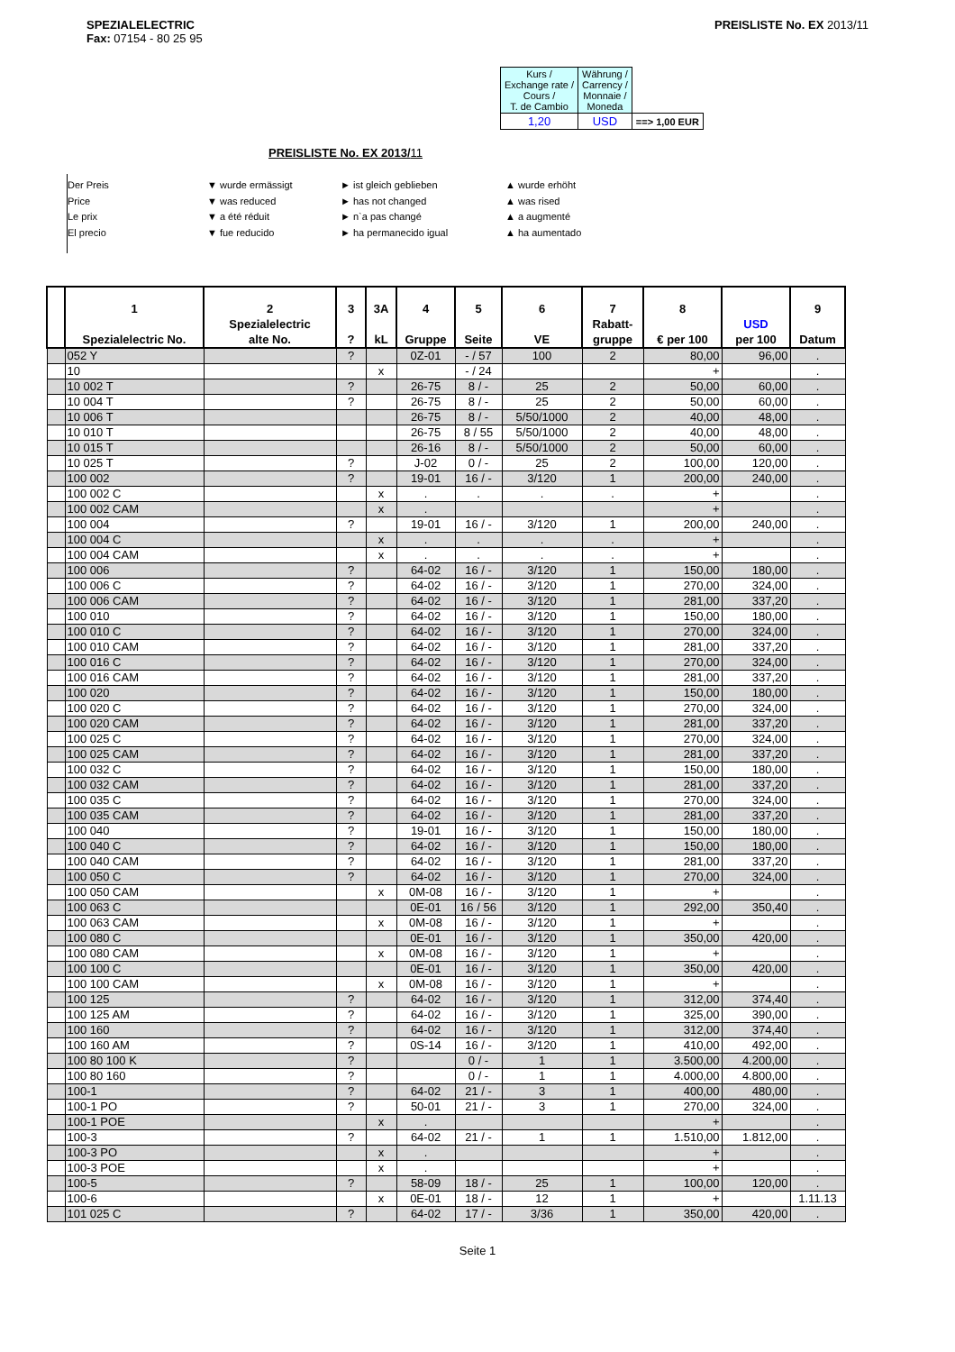SPEZIALELECTRIC
Fax: 07154 - 80 25 95
PREISLISTE No. EX 2013/11
| Kurs / Exchange rate / Cours / T. de Cambio | Währung / Carrency / Monnaie / Moneda | |
| 1,20 | USD | ==> 1,00 EUR |
PREISLISTE No. EX 2013/11
Der Preis ▼ wurde ermässigt ► ist gleich geblieben ▲ wurde erhöht Price ▼ was reduced ► has not changed ▲ was rised Le prix ▼ a été réduit ► n`a pas changé ▲ a augmenté El precio ▼ fue reducido ► ha permanecido igual ▲ ha aumentado
| | 1 Spezialelectric No. | 2 Spezialelectric alte No. | 3 ? | 3A kL | 4 Gruppe | 5 Seite | 6 VE | 7 Rabatt- gruppe | 8 € per 100 | USD per 100 | 9 Datum |
| --- | --- | --- | --- | --- | --- | --- | --- | --- | --- | --- | --- |
| | 052 Y | | ? | | 0Z-01 | - / 57 | 100 | 2 | 80,00 | 96,00 | . |
| | 10 | | | x | | - / 24 | | | + | | . |
| | 10 002 T | | ? | | 26-75 | 8 / - | 25 | 2 | 50,00 | 60,00 | . |
| | 10 004 T | | ? | | 26-75 | 8 / - | 25 | 2 | 50,00 | 60,00 | . |
| | 10 006 T | | | | 26-75 | 8 / - | 5/50/1000 | 2 | 40,00 | 48,00 | . |
| | 10 010 T | | | | 26-75 | 8 / 55 | 5/50/1000 | 2 | 40,00 | 48,00 | . |
| | 10 015 T | | | | 26-16 | 8 / - | 5/50/1000 | 2 | 50,00 | 60,00 | . |
| | 10 025 T | | ? | | J-02 | 0 / - | 25 | 2 | 100,00 | 120,00 | . |
| | 100 002 | | ? | | 19-01 | 16 / - | 3/120 | 1 | 200,00 | 240,00 | . |
| | 100 002 C | | | x | . | . | . | . | + | | . |
| | 100 002 CAM | | | x | . | | | | + | | . |
| | 100 004 | | ? | | 19-01 | 16 / - | 3/120 | 1 | 200,00 | 240,00 | . |
| | 100 004 C | | | x | . | . | . | . | + | | . |
| | 100 004 CAM | | | x | . | . | . | . | + | | . |
| | 100 006 | | ? | | 64-02 | 16 / - | 3/120 | 1 | 150,00 | 180,00 | . |
| | 100 006 C | | ? | | 64-02 | 16 / - | 3/120 | 1 | 270,00 | 324,00 | . |
| | 100 006 CAM | | ? | | 64-02 | 16 / - | 3/120 | 1 | 281,00 | 337,20 | . |
| | 100 010 | | ? | | 64-02 | 16 / - | 3/120 | 1 | 150,00 | 180,00 | . |
| | 100 010 C | | ? | | 64-02 | 16 / - | 3/120 | 1 | 270,00 | 324,00 | . |
| | 100 010 CAM | | ? | | 64-02 | 16 / - | 3/120 | 1 | 281,00 | 337,20 | . |
| | 100 016 C | | ? | | 64-02 | 16 / - | 3/120 | 1 | 270,00 | 324,00 | . |
| | 100 016 CAM | | ? | | 64-02 | 16 / - | 3/120 | 1 | 281,00 | 337,20 | . |
| | 100 020 | | ? | | 64-02 | 16 / - | 3/120 | 1 | 150,00 | 180,00 | . |
| | 100 020 C | | ? | | 64-02 | 16 / - | 3/120 | 1 | 270,00 | 324,00 | . |
| | 100 020 CAM | | ? | | 64-02 | 16 / - | 3/120 | 1 | 281,00 | 337,20 | . |
| | 100 025 C | | ? | | 64-02 | 16 / - | 3/120 | 1 | 270,00 | 324,00 | . |
| | 100 025 CAM | | ? | | 64-02 | 16 / - | 3/120 | 1 | 281,00 | 337,20 | . |
| | 100 032 C | | ? | | 64-02 | 16 / - | 3/120 | 1 | 150,00 | 180,00 | . |
| | 100 032 CAM | | ? | | 64-02 | 16 / - | 3/120 | 1 | 281,00 | 337,20 | . |
| | 100 035 C | | ? | | 64-02 | 16 / - | 3/120 | 1 | 270,00 | 324,00 | . |
| | 100 035 CAM | | ? | | 64-02 | 16 / - | 3/120 | 1 | 281,00 | 337,20 | . |
| | 100 040 | | ? | | 19-01 | 16 / - | 3/120 | 1 | 150,00 | 180,00 | . |
| | 100 040 C | | ? | | 64-02 | 16 / - | 3/120 | 1 | 150,00 | 180,00 | . |
| | 100 040 CAM | | ? | | 64-02 | 16 / - | 3/120 | 1 | 281,00 | 337,20 | . |
| | 100 050 C | | ? | | 64-02 | 16 / - | 3/120 | 1 | 270,00 | 324,00 | . |
| | 100 050 CAM | | | x | 0M-08 | 16 / - | 3/120 | 1 | + | | . |
| | 100 063 C | | | | 0E-01 | 16 / 56 | 3/120 | 1 | 292,00 | 350,40 | . |
| | 100 063 CAM | | | x | 0M-08 | 16 / - | 3/120 | 1 | + | | . |
| | 100 080 C | | | | 0E-01 | 16 / - | 3/120 | 1 | 350,00 | 420,00 | . |
| | 100 080 CAM | | | x | 0M-08 | 16 / - | 3/120 | 1 | + | | . |
| | 100 100 C | | | | 0E-01 | 16 / - | 3/120 | 1 | 350,00 | 420,00 | . |
| | 100 100 CAM | | | x | 0M-08 | 16 / - | 3/120 | 1 | + | | . |
| | 100 125 | | ? | | 64-02 | 16 / - | 3/120 | 1 | 312,00 | 374,40 | . |
| | 100 125 AM | | ? | | 64-02 | 16 / - | 3/120 | 1 | 325,00 | 390,00 | . |
| | 100 160 | | ? | | 64-02 | 16 / - | 3/120 | 1 | 312,00 | 374,40 | . |
| | 100 160 AM | | ? | | 0S-14 | 16 / - | 3/120 | 1 | 410,00 | 492,00 | . |
| | 100 80 100 K | | ? | | | 0 / - | 1 | 1 | 3.500,00 | 4.200,00 | . |
| | 100 80 160 | | ? | | | 0 / - | 1 | 1 | 4.000,00 | 4.800,00 | . |
| | 100-1 | | ? | | 64-02 | 21 / - | 3 | 1 | 400,00 | 480,00 | . |
| | 100-1 PO | | ? | | 50-01 | 21 / - | 3 | 1 | 270,00 | 324,00 | . |
| | 100-1 POE | | | x | . | | | | + | | . |
| | 100-3 | | ? | | 64-02 | 21 / - | 1 | 1 | 1.510,00 | 1.812,00 | . |
| | 100-3 PO | | | x | . | | | | + | | . |
| | 100-3 POE | | | x | . | | | | + | | . |
| | 100-5 | | ? | | 58-09 | 18 / - | 25 | 1 | 100,00 | 120,00 | . |
| | 100-6 | | | x | 0E-01 | 18 / - | 12 | 1 | + | | 1.11.13 |
| | 101 025 C | | ? | | 64-02 | 17 / - | 3/36 | 1 | 350,00 | 420,00 | . |
Seite 1